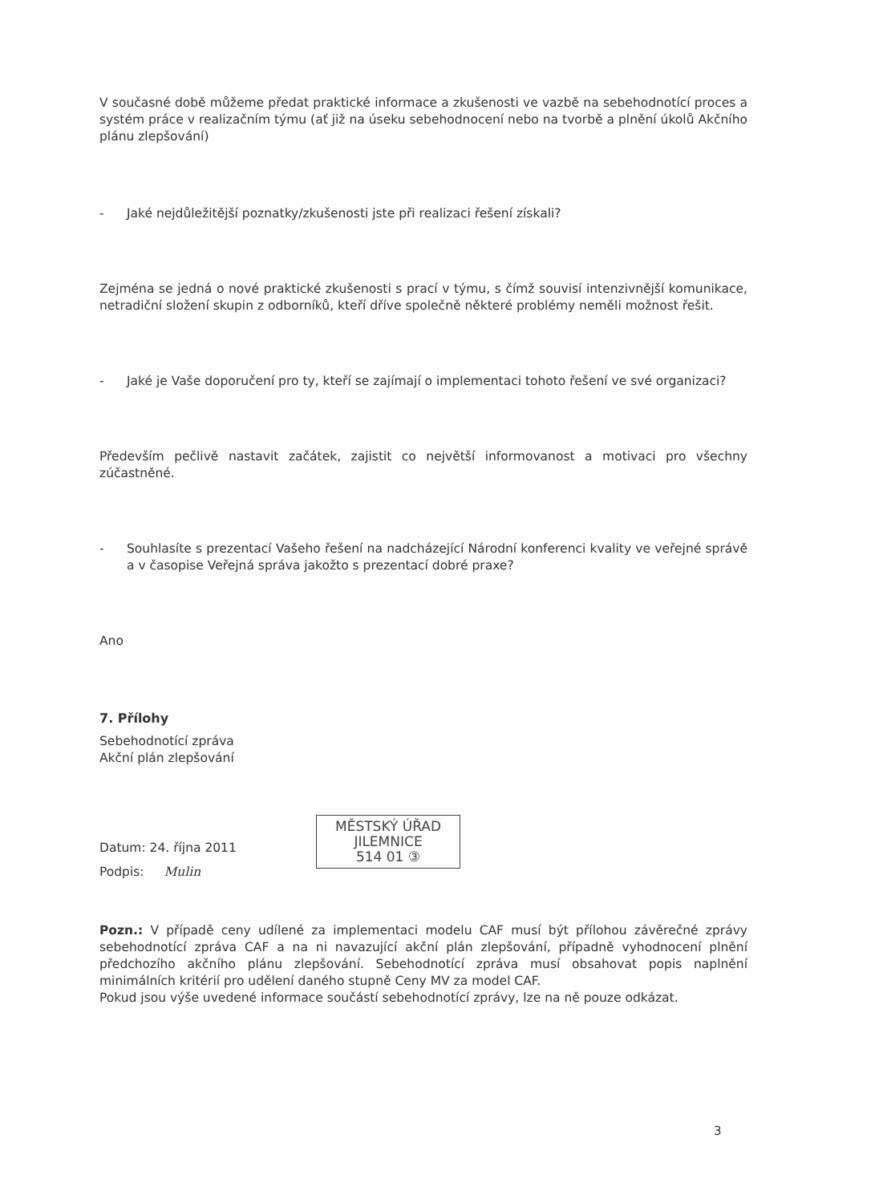V současné době můžeme předat praktické informace a zkušenosti ve vazbě na sebehodnotící proces a systém práce v realizačním týmu (ať již na úseku sebehodnocení nebo na tvorbě a plnění úkolů Akčního plánu zlepšování)
- Jaké nejdůležitější poznatky/zkušenosti jste při realizaci řešení získali?
Zejména se jedná o nové praktické zkušenosti s prací v týmu, s čímž souvisí intenzivnější komunikace, netradiční složení skupin z odborníků, kteří dříve společně některé problémy neměli možnost řešit.
- Jaké je Vaše doporučení pro ty, kteří se zajímají o implementaci tohoto řešení ve své organizaci?
Především pečlivě nastavit začátek, zajistit co největší informovanost a motivaci pro všechny zúčastněné.
- Souhlasíte s prezentací Vašeho řešení na nadcházející Národní konferenci kvality ve veřejné správě a v časopise Veřejná správa jakožto s prezentací dobré praxe?
Ano
7. Přílohy
Sebehodnotící zpráva
Akční plán zlepšování
Datum: 24. října 2011
Podpis: Mulin
MĚSTSKÝ ÚŘAD
JILEMNICE
514 01 ③
Pozn.: V případě ceny udílené za implementaci modelu CAF musí být přílohou závěrečné zprávy sebehodnotící zpráva CAF a na ni navazující akční plán zlepšování, případně vyhodnocení plnění předchozího akčního plánu zlepšování. Sebehodnotící zpráva musí obsahovat popis naplnění minimálních kritérií pro udělení daného stupně Ceny MV za model CAF.
Pokud jsou výše uvedené informace součástí sebehodnotící zprávy, lze na ně pouze odkázat.
3